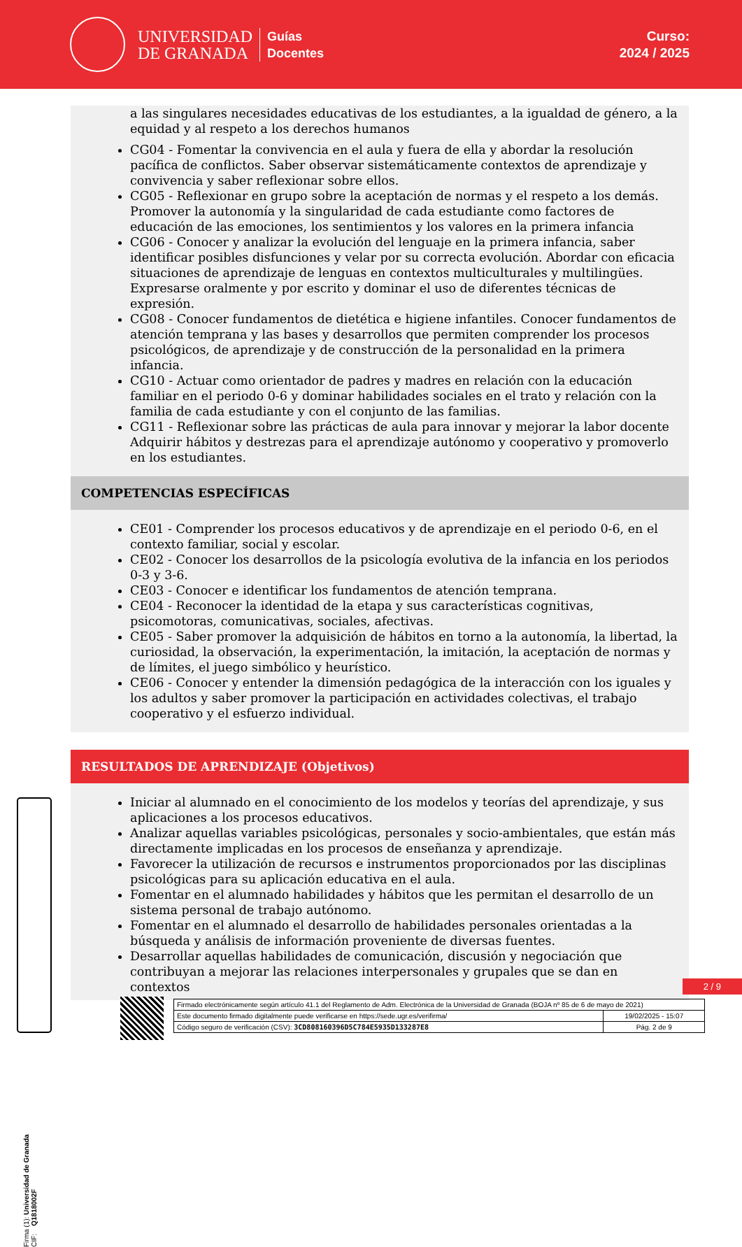UNIVERSIDAD
DE GRANADA
Guías
Docentes
Curso:
2024 / 2025
a las singulares necesidades educativas de los estudiantes, a la igualdad de género, a la equidad y al respeto a los derechos humanos
CG04 - Fomentar la convivencia en el aula y fuera de ella y abordar la resolución pacífica de conflictos. Saber observar sistemáticamente contextos de aprendizaje y convivencia y saber reflexionar sobre ellos.
CG05 - Reflexionar en grupo sobre la aceptación de normas y el respeto a los demás. Promover la autonomía y la singularidad de cada estudiante como factores de educación de las emociones, los sentimientos y los valores en la primera infancia
CG06 - Conocer y analizar la evolución del lenguaje en la primera infancia, saber identificar posibles disfunciones y velar por su correcta evolución. Abordar con eficacia situaciones de aprendizaje de lenguas en contextos multiculturales y multilingües. Expresarse oralmente y por escrito y dominar el uso de diferentes técnicas de expresión.
CG08 - Conocer fundamentos de dietética e higiene infantiles. Conocer fundamentos de atención temprana y las bases y desarrollos que permiten comprender los procesos psicológicos, de aprendizaje y de construcción de la personalidad en la primera infancia.
CG10 - Actuar como orientador de padres y madres en relación con la educación familiar en el periodo 0-6 y dominar habilidades sociales en el trato y relación con la familia de cada estudiante y con el conjunto de las familias.
CG11 - Reflexionar sobre las prácticas de aula para innovar y mejorar la labor docente Adquirir hábitos y destrezas para el aprendizaje autónomo y cooperativo y promoverlo en los estudiantes.
COMPETENCIAS ESPECÍFICAS
CE01 - Comprender los procesos educativos y de aprendizaje en el periodo 0-6, en el contexto familiar, social y escolar.
CE02 - Conocer los desarrollos de la psicología evolutiva de la infancia en los periodos 0-3 y 3-6.
CE03 - Conocer e identificar los fundamentos de atención temprana.
CE04 - Reconocer la identidad de la etapa y sus características cognitivas, psicomotoras, comunicativas, sociales, afectivas.
CE05 - Saber promover la adquisición de hábitos en torno a la autonomía, la libertad, la curiosidad, la observación, la experimentación, la imitación, la aceptación de normas y de límites, el juego simbólico y heurístico.
CE06 - Conocer y entender la dimensión pedagógica de la interacción con los iguales y los adultos y saber promover la participación en actividades colectivas, el trabajo cooperativo y el esfuerzo individual.
RESULTADOS DE APRENDIZAJE (Objetivos)
Iniciar al alumnado en el conocimiento de los modelos y teorías del aprendizaje, y sus aplicaciones a los procesos educativos.
Analizar aquellas variables psicológicas, personales y socio-ambientales, que están más directamente implicadas en los procesos de enseñanza y aprendizaje.
Favorecer la utilización de recursos e instrumentos proporcionados por las disciplinas psicológicas para su aplicación educativa en el aula.
Fomentar en el alumnado habilidades y hábitos que les permitan el desarrollo de un sistema personal de trabajo autónomo.
Fomentar en el alumnado el desarrollo de habilidades personales orientadas a la búsqueda y análisis de información proveniente de diversas fuentes.
Desarrollar aquellas habilidades de comunicación, discusión y negociación que contribuyan a mejorar las relaciones interpersonales y grupales que se dan en contextos
Firma (1): Universidad de Granada
CIF: Q1818002F
2 / 9
| Firmado electrónicamente según artículo 41.1 del Reglamento de Adm. Electrónica de la Universidad de Granada (BOJA nº 85 de 6 de mayo de 2021) | |
| Este documento firmado digitalmente puede verificarse en https://sede.ugr.es/verifirma/ | 19/02/2025 - 15:07 |
| Código seguro de verificación (CSV): 3CD808160396D5C784E5935D133287E8 | Pág. 2 de 9 |